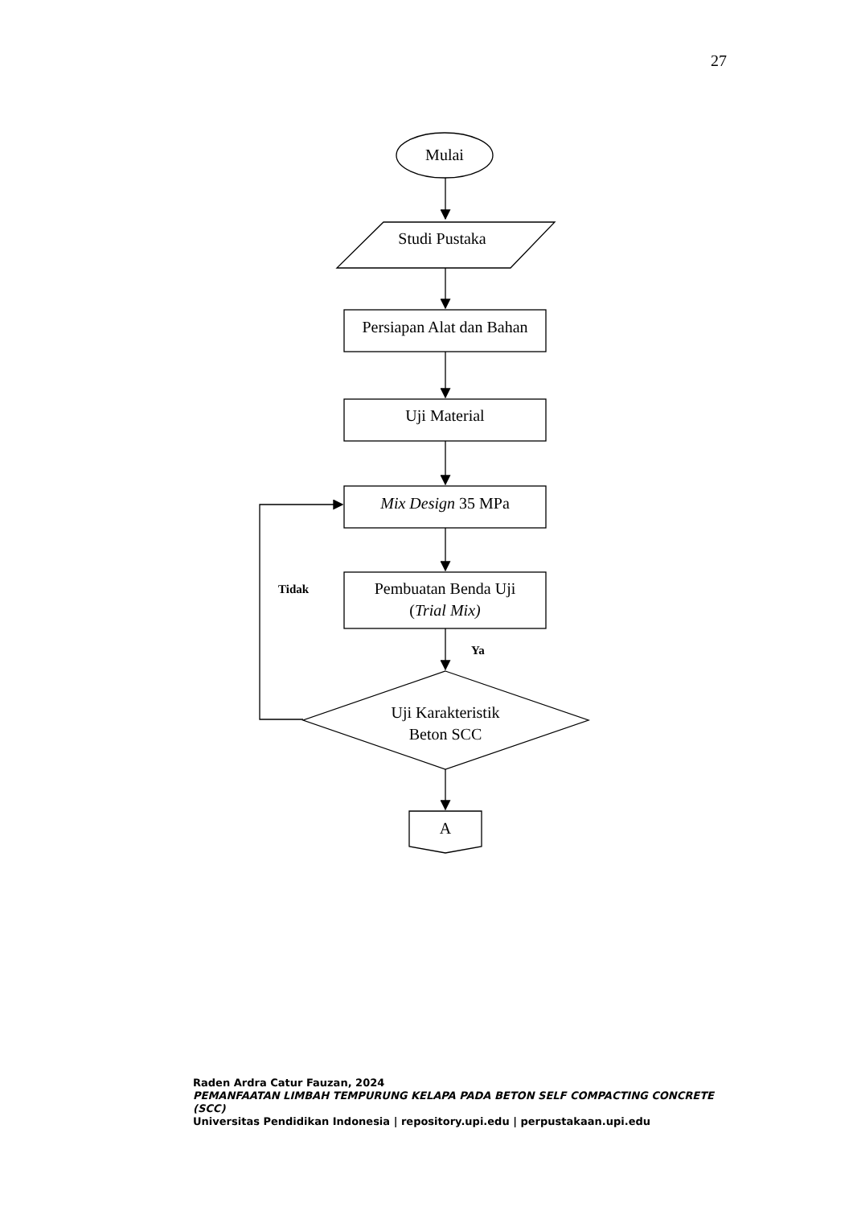27
Mulai
Studi Pustaka
Persiapan Alat dan Bahan
Uji Material
Mix Design 35 MPa
Pembuatan Benda Uji
(Trial Mix)
Tidak
Ya
Uji Karakteristik
Beton SCC
A
Raden Ardra Catur Fauzan, 2024
PEMANFAATAN LIMBAH TEMPURUNG KELAPA PADA BETON SELF COMPACTING CONCRETE (SCC)
Universitas Pendidikan Indonesia | repository.upi.edu | perpustakaan.upi.edu